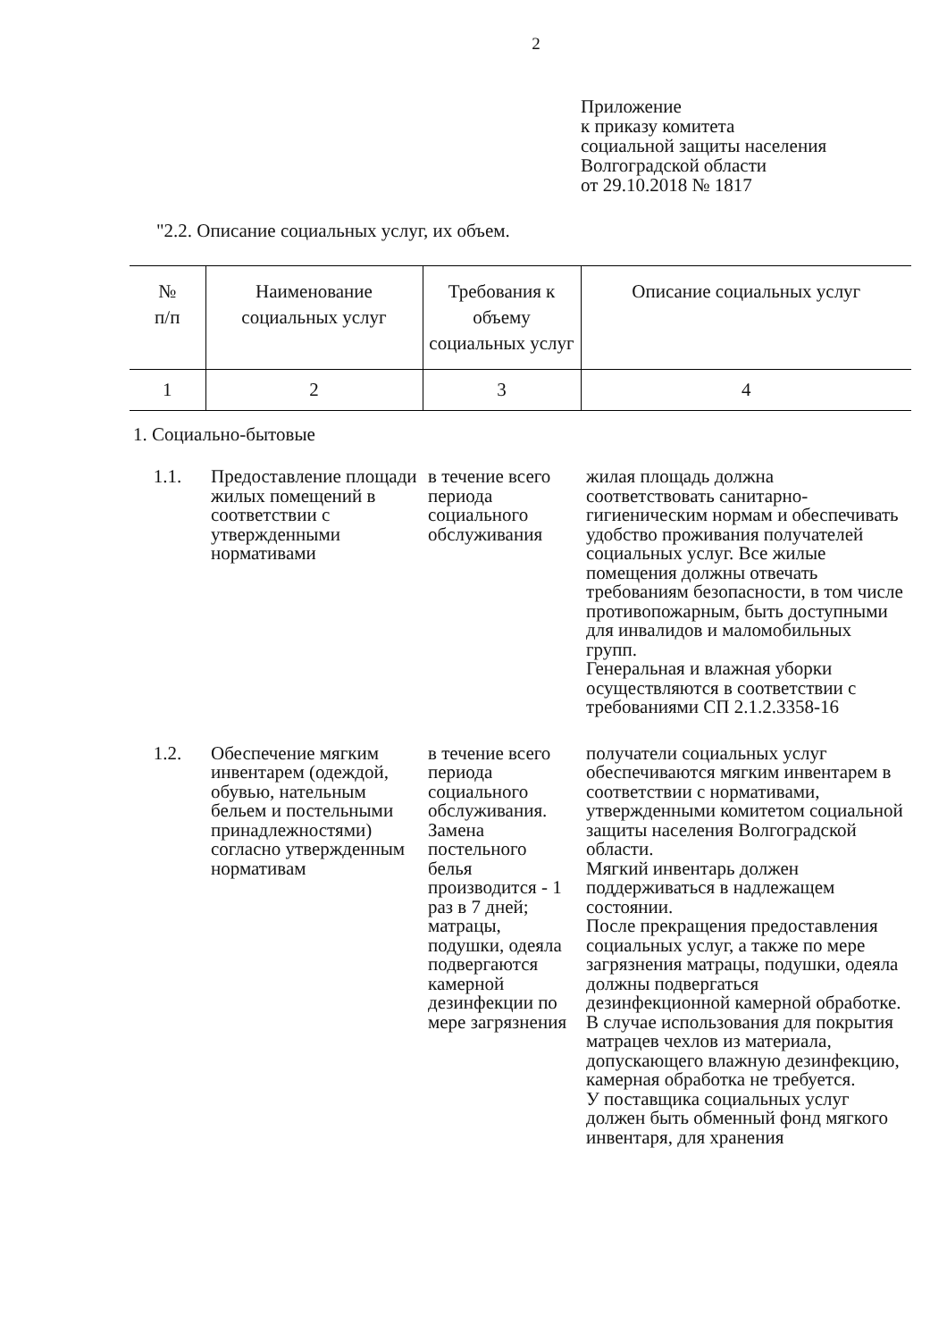2
Приложение
к приказу комитета
социальной защиты населения
Волгоградской области
от 29.10.2018 № 1817
"2.2. Описание социальных услуг, их объем.
| № п/п | Наименование социальных услуг | Требования к объему социальных услуг | Описание социальных услуг |
| --- | --- | --- | --- |
| 1 | 2 | 3 | 4 |
| 1. Социально-бытовые | | | |
| 1.1. | Предоставление площади жилых помещений в соответствии с утвержденными нормативами | в течение всего периода социального обслуживания | жилая площадь должна соответствовать санитарно-гигиеническим нормам и обеспечивать удобство проживания получателей социальных услуг. Все жилые помещения должны отвечать требованиям безопасности, в том числе противопожарным, быть доступными для инвалидов и маломобильных групп. Генеральная и влажная уборки осуществляются в соответствии с требованиями СП 2.1.2.3358-16 |
| 1.2. | Обеспечение мягким инвентарем (одеждой, обувью, нательным бельем и постельными принадлежностями) согласно утвержденным нормативам | в течение всего периода социального обслуживания. Замена постельного белья производится - 1 раз в 7 дней; матрацы, подушки, одеяла подвергаются камерной дезинфекции по мере загрязнения | получатели социальных услуг обеспечиваются мягким инвентарем в соответствии с нормативами, утвержденными комитетом социальной защиты населения Волгоградской области. Мягкий инвентарь должен поддерживаться в надлежащем состоянии. После прекращения предоставления социальных услуг, а также по мере загрязнения матрацы, подушки, одеяла должны подвергаться дезинфекционной камерной обработке. В случае использования для покрытия матрацев чехлов из материала, допускающего влажную дезинфекцию, камерная обработка не требуется. У поставщика социальных услуг должен быть обменный фонд мягкого инвентаря, для хранения |